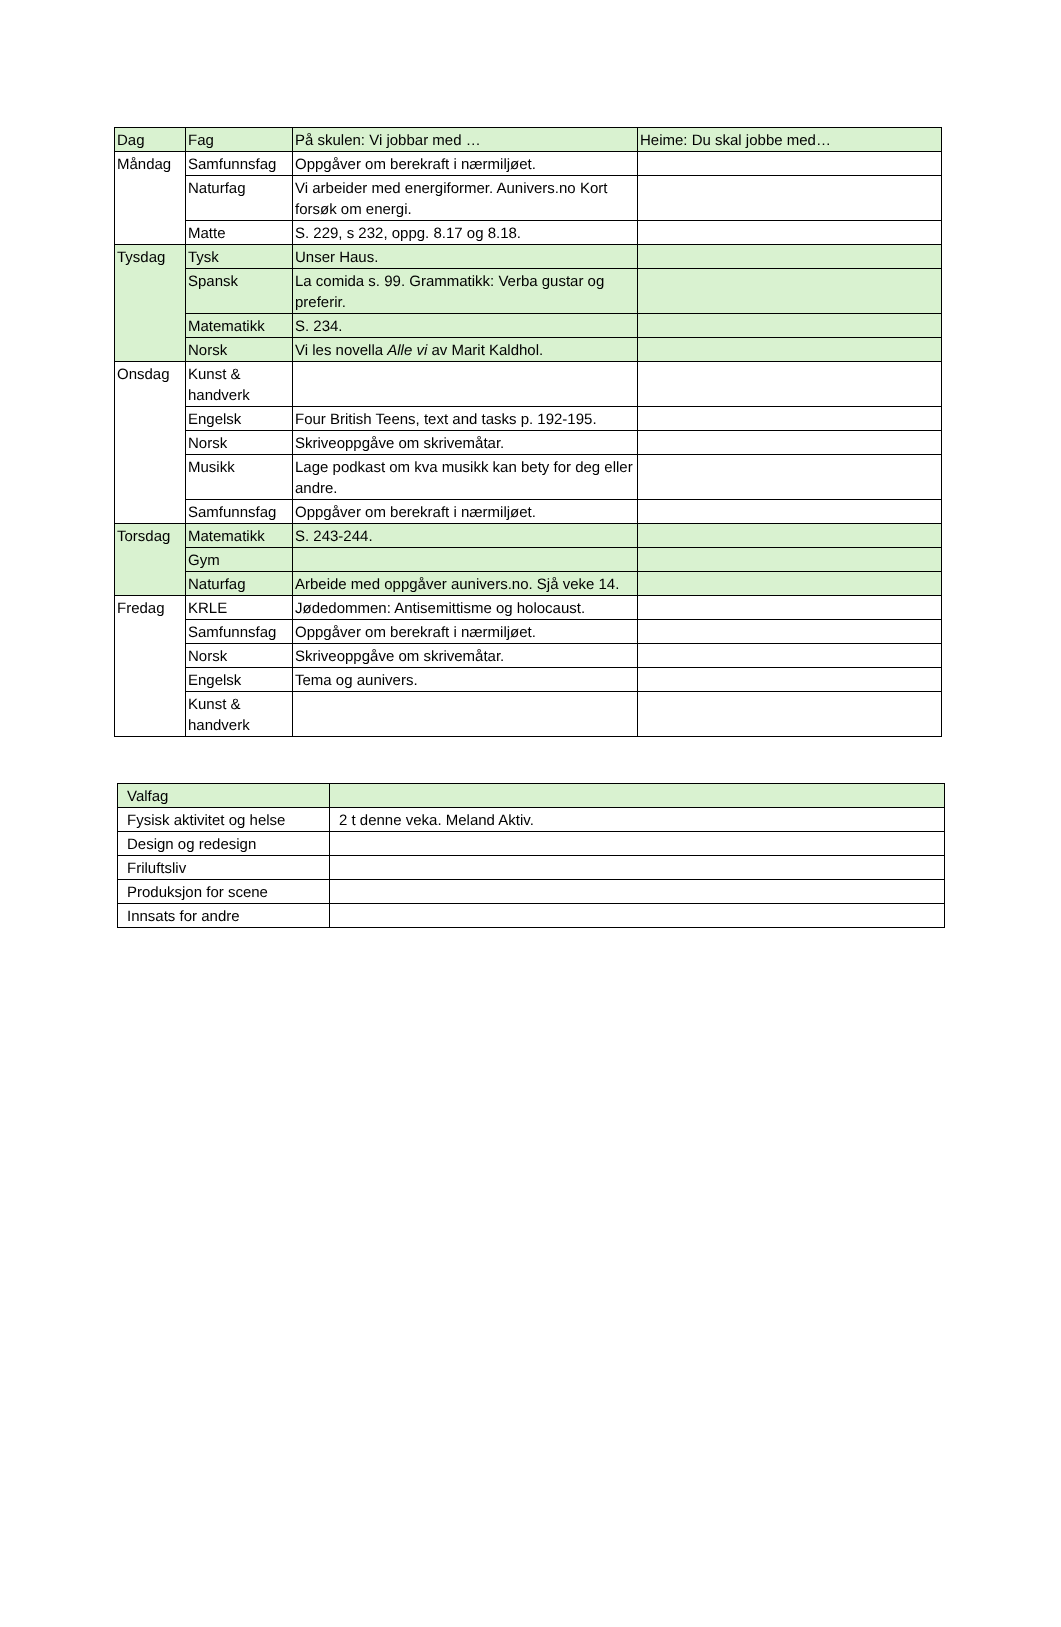| Dag | Fag | På skulen: Vi jobbar med … | Heime: Du skal jobbe med… |
| --- | --- | --- | --- |
| Måndag | Samfunnsfag | Oppgåver om berekraft i nærmiljøet. | |
| | Naturfag | Vi arbeider med energiformer. Aunivers.no Kort forsøk om energi. | |
| | Matte | S. 229, s 232, oppg. 8.17 og 8.18. | |
| Tysdag | Tysk | Unser Haus. | |
| | Spansk | La comida s. 99. Grammatikk: Verba gustar og preferir. | |
| | Matematikk | S. 234. | |
| | Norsk | Vi les novella Alle vi av Marit Kaldhol. | |
| Onsdag | Kunst & handverk | | |
| | Engelsk | Four British Teens, text and tasks p. 192-195. | |
| | Norsk | Skriveoppgåve om skrivemåtar. | |
| | Musikk | Lage podkast om kva musikk kan bety for deg eller andre. | |
| | Samfunnsfag | Oppgåver om berekraft i nærmiljøet. | |
| Torsdag | Matematikk | S. 243-244. | |
| | Gym | | |
| | Naturfag | Arbeide med oppgåver aunivers.no. Sjå veke 14. | |
| Fredag | KRLE | Jødedommen: Antisemittisme og holocaust. | |
| | Samfunnsfag | Oppgåver om berekraft i nærmiljøet. | |
| | Norsk | Skriveoppgåve om skrivemåtar. | |
| | Engelsk | Tema og aunivers. | |
| | Kunst & handverk | | |
| Valfag | |
| Fysisk aktivitet og helse | 2 t denne veka. Meland Aktiv. |
| Design og redesign | |
| Friluftsliv | |
| Produksjon for scene | |
| Innsats for andre | |